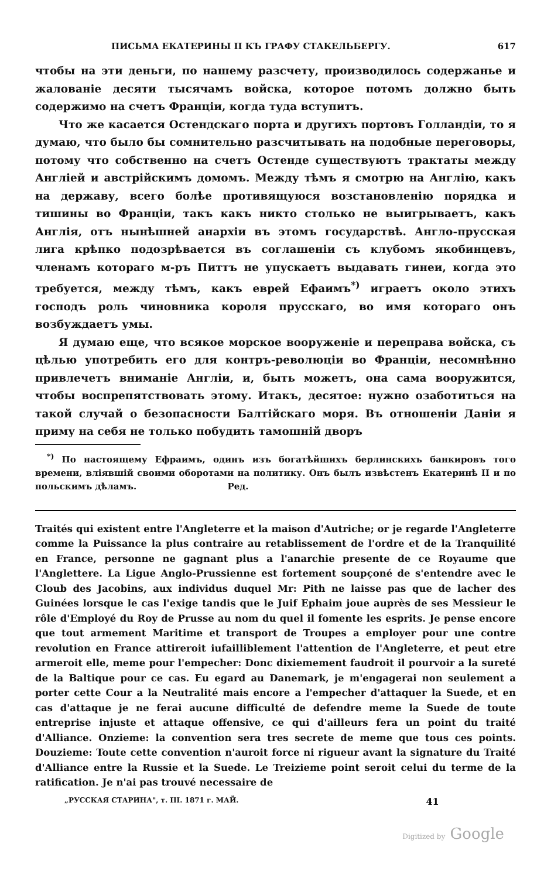ПИСЬМА ЕКАТЕРИНЫ II КЪ ГРАФУ СТАКЕЛЬБЕРГУ. 617
чтобы на эти деньги, по нашему разсчету, производилось содержанье и жалованіе десяти тысячамъ войска, которое потомъ должно быть содержимо на счетъ Франціи, когда туда вступитъ.
Что же касается Остендскаго порта и другихъ портовъ Голландіи, то я думаю, что было бы сомнительно разсчитывать на подобные переговоры, потому что собственно на счетъ Остенде существуютъ трактаты между Англіей и австрійскимъ домомъ. Между тѣмъ я смотрю на Англію, какъ на державу, всего болѣе противящуюся возстановленію порядка и тишины во Франціи, такъ какъ никто столько не выигрываетъ, какъ Англія, отъ нынѣшней анархіи въ этомъ государствѣ. Англо-прусская лига крѣпко подозрѣвается въ соглашеніи съ клубомъ якобинцевъ, членамъ котораго м-ръ Питтъ не упускаетъ выдавать гинеи, когда это требуется, между тѣмъ, какъ еврей Ефаимъ<sup>*)</sup> играетъ около этихъ господъ роль чиновника короля прусскаго, во имя котораго онъ возбуждаетъ умы.
Я думаю еще, что всякое морское вооруженіе и переправа войска, съ цѣлью употребить его для контръ-революціи во Франціи, несомнѣнно привлечетъ вниманіе Англіи, и, быть можетъ, она сама вооружится, чтобы воспрепятствовать этому. Итакъ, десятое: нужно озаботиться на такой случай о безопасности Балтійскаго моря. Въ отношеніи Даніи я приму на себя не только побудить тамошній дворъ
<sup>*)</sup> По настоящему Ефраимъ, одинъ изъ богатѣйшихъ берлинскихъ банкировъ того времени, вліявшій своими оборотами на политику. Онъ былъ извѣстенъ Екатеринѣ II и по польскимъ дѣламъ. Ред.
Traités qui existent entre l'Angleterre et la maison d'Autriche; or je regarde l'Angleterre comme la Puissance la plus contraire au retablissement de l'ordre et de la Tranquilité en France, personne ne gagnant plus a l'anarchie presente de ce Royaume que l'Anglettere. La Ligue Anglo-Prussienne est fortement soupçoné de s'entendre avec le Cloub des Jacobins, aux individus duquel Mr: Pith ne laisse pas que de lacher des Guinées lorsque le cas l'exige tandis que le Juif Ephaim joue auprès de ses Messieur le rôle d'Employé du Roy de Prusse au nom du quel il fomente les esprits. Je pense encore que tout armement Maritime et transport de Troupes a employer pour une contre revolution en France attireroit iufailliblement l'attention de l'Angleterre, et peut etre armeroit elle, meme pour l'empecher: Donc dixiemement faudroit il pourvoir a la sureté de la Baltique pour ce cas. Eu egard au Danemark, je m'engagerai non seulement a porter cette Cour a la Neutralité mais encore a l'empecher d'attaquer la Suede, et en cas d'attaque je ne ferai aucune difficulté de defendre meme la Suede de toute entreprise injuste et attaque offensive, ce qui d'ailleurs fera un point du traité d'Alliance. Onzieme: la convention sera tres secrete de meme que tous ces points. Douzieme: Toute cette convention n'auroit force ni rigueur avant la signature du Traité d'Alliance entre la Russie et la Suede. Le Treizieme point seroit celui du terme de la ratification. Je n'ai pas trouvé necessaire de
„РУССКАЯ СТАРИНА", т. III. 1871 г. МАЙ. 41
Digitized by Google